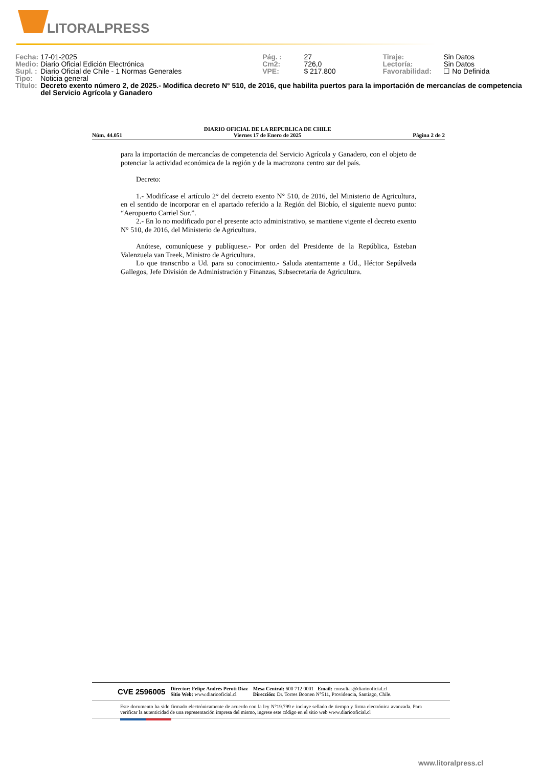LITORALPRESS
| Fecha: | 17-01-2025 | Pág. : | 27 | Tiraje: | Sin Datos |
| Medio: | Diario Oficial Edición Electrónica | Cm2: | 726,0 | Lectoría: | Sin Datos |
| Supl. : | Diario Oficial de Chile - 1 Normas Generales | VPE: | $ 217.800 | Favorabilidad: | ☐ No Definida |
| Tipo: | Noticia general | | | | |
| Título: | Decreto exento número 2, de 2025.- Modifica decreto N° 510, de 2016, que habilita puertos para la importación de mercancías de competencia del Servicio Agrícola y Ganadero | | | | |
Núm. 44.051 DIARIO OFICIAL DE LA REPUBLICA DE CHILE
Viernes 17 de Enero de 2025 Página 2 de 2
para la importación de mercancías de competencia del Servicio Agrícola y Ganadero, con el objeto de potenciar la actividad económica de la región y de la macrozona centro sur del país.
Decreto:
1.- Modifícase el artículo 2° del decreto exento N° 510, de 2016, del Ministerio de Agricultura, en el sentido de incorporar en el apartado referido a la Región del Biobío, el siguiente nuevo punto: “Aeropuerto Carriel Sur.”.
2.- En lo no modificado por el presente acto administrativo, se mantiene vigente el decreto exento N° 510, de 2016, del Ministerio de Agricultura.
Anótese, comuníquese y publíquese.- Por orden del Presidente de la República, Esteban Valenzuela van Treek, Ministro de Agricultura.
Lo que transcribo a Ud. para su conocimiento.- Saluda atentamente a Ud., Héctor Sepúlveda Gallegos, Jefe División de Administración y Finanzas, Subsecretaría de Agricultura.
CVE 2596005 Director: Felipe Andrés Peroti Díaz
Sitio Web: www.diariooficial.cl Mesa Central: 600 712 0001 Email: consultas@diariooficial.cl
Dirección: Dr. Torres Boonen N°511, Providencia, Santiago, Chile.
Este documento ha sido firmado electrónicamente de acuerdo con la ley N°19.799 e incluye sellado de tiempo y firma electrónica avanzada. Para verificar la autenticidad de una representación impresa del mismo, ingrese este código en el sitio web www.diariooficial.cl
www.litoralpress.cl